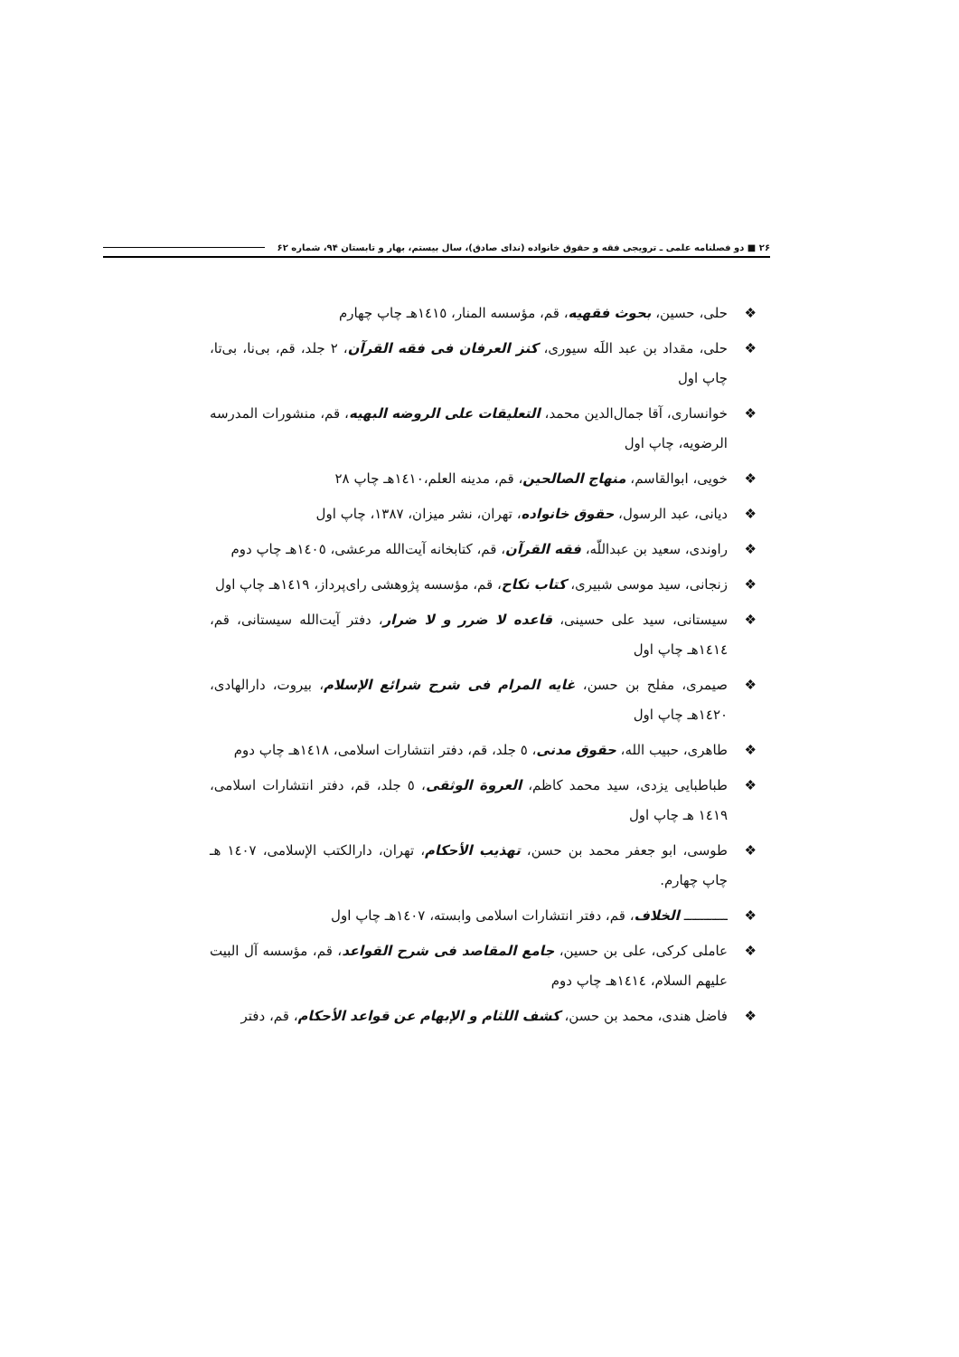۲۶ ■ دو فصلنامه علمی ـ ترویجی فقه و حقوق خانواده (ندای صادق)، سال بیستم، بهار و تابستان ۹۴، شماره ۶۲
❖ حلی، حسین، بحوث فقهیه، قم، مؤسسه المنار، ١٤١٥هـ چاپ چهارم
❖ حلی، مقداد بن عبد اللَه سیوری، کنز العرفان فی فقه القرآن، ٢ جلد، قم، بی‌نا، بی‌تا، چاپ اول
❖ خوانساری، آقا جمال‌الدین محمد، التعلیقات علی الروضه البهیه، قم، منشورات المدرسه الرضویه، چاپ اول
❖ خویی، ابوالقاسم، منهاج الصالحین، قم، مدینه العلم،١٤١٠هـ چاپ ٢٨
❖ دیانی، عبد الرسول، حقوق خانواده، تهران، نشر میزان، ١٣٨٧، چاپ اول
❖ راوندی، سعید بن عبداللّه، فقه القرآن، قم، کتابخانه آیت‌الله مرعشی، ١٤٠٥هـ چاپ دوم
❖ زنجانی، سید موسی شبیری، کتاب نکاح، قم، مؤسسه پژوهشی رای‌پرداز، ١٤١٩هـ چاپ اول
❖ سیستانی، سید علی حسینی، قاعده لا ضرر و لا ضرار، دفتر آیت‌الله سیستانی، قم، ١٤١٤هـ چاپ اول
❖ صیمری، مفلح بن حسن، غایه المرام فی شرح شرائع الإسلام، بیروت، دارالهادی، ١٤٢٠هـ چاپ اول
❖ طاهری، حبیب الله، حقوق مدنی، ٥ جلد، قم، دفتر انتشارات اسلامی، ١٤١٨هـ چاپ دوم
❖ طباطبایی یزدی، سید محمد کاظم، العروة الوثقی، ٥ جلد، قم، دفتر انتشارات اسلامی، ١٤١٩ هـ چاپ اول
❖ طوسی، ابو جعفر محمد بن حسن، تهذیب الأحکام، تهران، دارالکتب الإسلامی، ١٤٠٧ هـ چاپ چهارم.
❖ ـــــــــــ الخلاف، قم، دفتر انتشارات اسلامی وابسته، ١٤٠٧هـ چاپ اول
❖ عاملی کرکی، علی بن حسین، جامع المقاصد فی شرح القواعد، قم، مؤسسه آل البیت عليهم السلام، ١٤١٤هـ چاپ دوم
❖ فاضل هندی، محمد بن حسن، کشف اللثام و الإبهام عن قواعد الأحکام، قم، دفتر